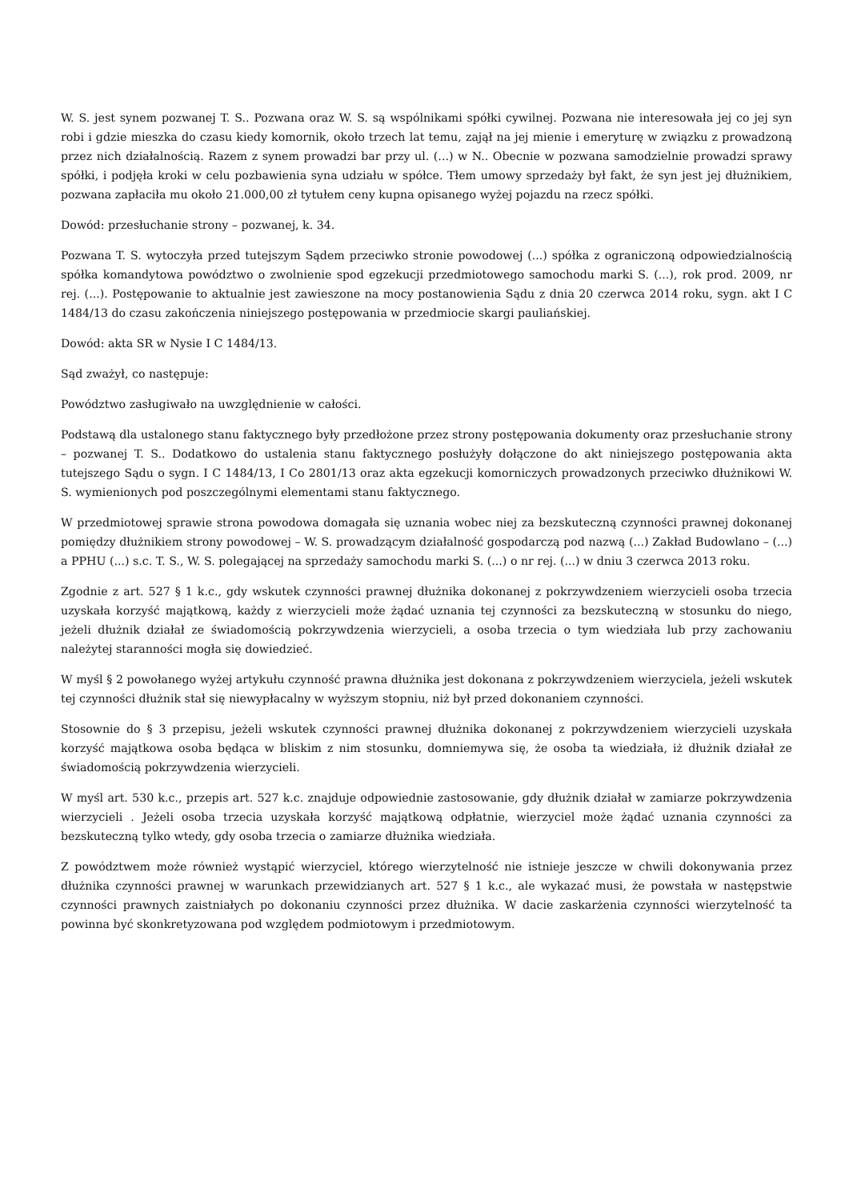W. S. jest synem pozwanej T. S.. Pozwana oraz W. S. są wspólnikami spółki cywilnej. Pozwana nie interesowała jej co jej syn robi i gdzie mieszka do czasu kiedy komornik, około trzech lat temu, zajął na jej mienie i emeryturę w związku z prowadzoną przez nich działalnością. Razem z synem prowadzi bar przy ul. (...) w N.. Obecnie w pozwana samodzielnie prowadzi sprawy spółki, i podjęła kroki w celu pozbawienia syna udziału w spółce. Tłem umowy sprzedaży był fakt, że syn jest jej dłużnikiem, pozwana zapłaciła mu około 21.000,00 zł tytułem ceny kupna opisanego wyżej pojazdu na rzecz spółki.
Dowód: przesłuchanie strony – pozwanej, k. 34.
Pozwana T. S. wytoczyła przed tutejszym Sądem przeciwko stronie powodowej (...) spółka z ograniczoną odpowiedzialnością spółka komandytowa powództwo o zwolnienie spod egzekucji przedmiotowego samochodu marki S. (...), rok prod. 2009, nr rej. (...). Postępowanie to aktualnie jest zawieszone na mocy postanowienia Sądu z dnia 20 czerwca 2014 roku, sygn. akt I C 1484/13 do czasu zakończenia niniejszego postępowania w przedmiocie skargi pauliańskiej.
Dowód: akta SR w Nysie I C 1484/13.
Sąd zważył, co następuje:
Powództwo zasługiwało na uwzględnienie w całości.
Podstawą dla ustalonego stanu faktycznego były przedłożone przez strony postępowania dokumenty oraz przesłuchanie strony – pozwanej T. S.. Dodatkowo do ustalenia stanu faktycznego posłużyły dołączone do akt niniejszego postępowania akta tutejszego Sądu o sygn. I C 1484/13, I Co 2801/13 oraz akta egzekucji komorniczych prowadzonych przeciwko dłużnikowi W. S. wymienionych pod poszczególnymi elementami stanu faktycznego.
W przedmiotowej sprawie strona powodowa domagała się uznania wobec niej za bezskuteczną czynności prawnej dokonanej pomiędzy dłużnikiem strony powodowej – W. S. prowadzącym działalność gospodarczą pod nazwą (...) Zakład Budowlano – (...) a PPHU (...) s.c. T. S., W. S. polegającej na sprzedaży samochodu marki S. (...) o nr rej. (...) w dniu 3 czerwca 2013 roku.
Zgodnie z art. 527 § 1 k.c., gdy wskutek czynności prawnej dłużnika dokonanej z pokrzywdzeniem wierzycieli osoba trzecia uzyskała korzyść majątkową, każdy z wierzycieli może żądać uznania tej czynności za bezskuteczną w stosunku do niego, jeżeli dłużnik działał ze świadomością pokrzywdzenia wierzycieli, a osoba trzecia o tym wiedziała lub przy zachowaniu należytej staranności mogła się dowiedzieć.
W myśl § 2 powołanego wyżej artykułu czynność prawna dłużnika jest dokonana z pokrzywdzeniem wierzyciela, jeżeli wskutek tej czynności dłużnik stał się niewypłacalny w wyższym stopniu, niż był przed dokonaniem czynności.
Stosownie do § 3 przepisu, jeżeli wskutek czynności prawnej dłużnika dokonanej z pokrzywdzeniem wierzycieli uzyskała korzyść majątkowa osoba będąca w bliskim z nim stosunku, domniemywa się, że osoba ta wiedziała, iż dłużnik działał ze świadomością pokrzywdzenia wierzycieli.
W myśl art. 530 k.c., przepis art. 527 k.c. znajduje odpowiednie zastosowanie, gdy dłużnik działał w zamiarze pokrzywdzenia wierzycieli . Jeżeli osoba trzecia uzyskała korzyść majątkową odpłatnie, wierzyciel może żądać uznania czynności za bezskuteczną tylko wtedy, gdy osoba trzecia o zamiarze dłużnika wiedziała.
Z powództwem może również wystąpić wierzyciel, którego wierzytelność nie istnieje jeszcze w chwili dokonywania przez dłużnika czynności prawnej w warunkach przewidzianych art. 527 § 1 k.c., ale wykazać musi, że powstała w następstwie czynności prawnych zaistniałych po dokonaniu czynności przez dłużnika. W dacie zaskarżenia czynności wierzytelność ta powinna być skonkretyzowana pod względem podmiotowym i przedmiotowym.